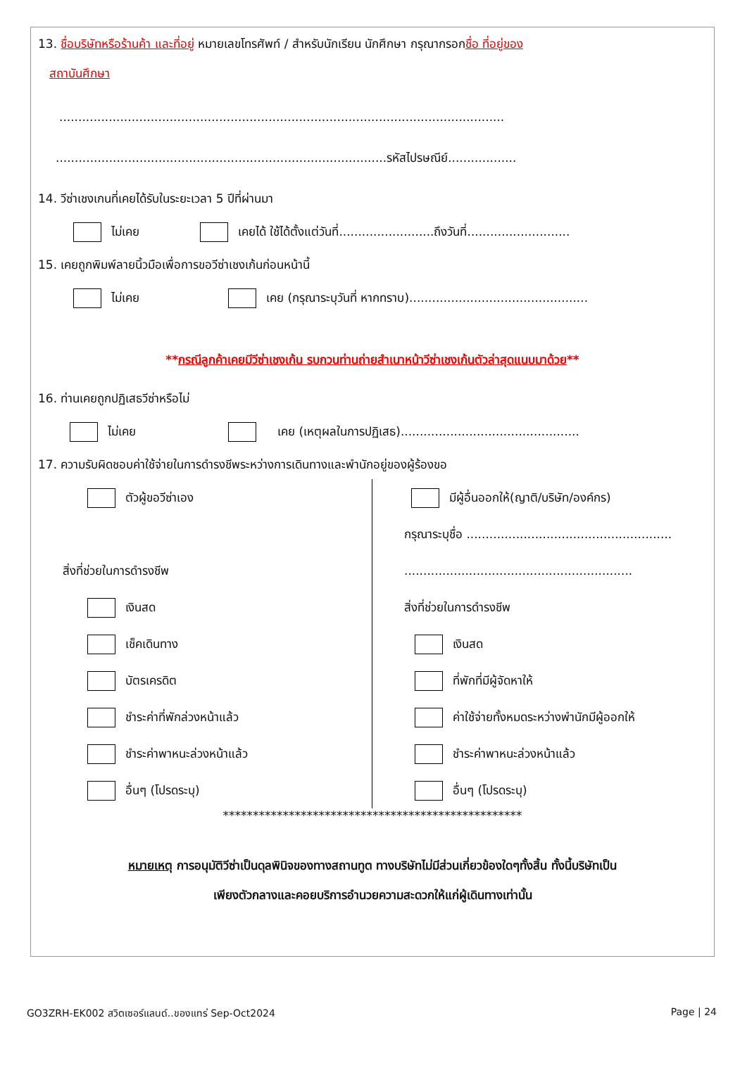13. ชื่อบริษัทหรือร้านค้า และที่อยู่ หมายเลขโทรศัพท์ / สำหรับนักเรียน นักศึกษา กรุณากรอกชื่อ ที่อยู่ของ
สถาบันศึกษา
.....................................................................................................................
.......................................................................................รหัสไปรษณีย์..................
14. วีซ่าเชงเกนที่เคยได้รับในระยะเวลา 5 ปีที่ผ่านมา
ไม่เคย เคยได้ ใช้ได้ตั้งแต่วันที่.........................ถึงวันที่...........................
15. เคยถูกพิมพ์ลายนิ้วมือเพื่อการขอวีซ่าเชงเก้นก่อนหน้านี้
ไม่เคย เคย (กรุณาระบุวันที่ หากทราบ)...............................................
**กรณีลูกค้าเคยมีวีซ่าเชงเก้น รบกวนท่านถ่ายสำเนาหน้าวีซ่าเชงเก้นตัวล่าสุดแนบมาด้วย**
16. ท่านเคยถูกปฏิเสธวีซ่าหรือไม่
ไม่เคย เคย (เหตุผลในการปฏิเสธ)...............................................
17. ความรับผิดชอบค่าใช้จ่ายในการดำรงชีพระหว่างการเดินทางและพำนักอยู่ของผู้ร้องขอ
ตัวผู้ขอวีซ่าเอง
สิ่งที่ช่วยในการดำรงชีพ
เงินสด
เช็คเดินทาง
บัตรเครดิต
ชำระค่าที่พักล่วงหน้าแล้ว
ชำระค่าพาหนะล่วงหน้าแล้ว
อื่นๆ (โปรดระบุ)
มีผู้อื่นออกให้(ญาติ/บริษัท/องค์กร)
กรุณาระบุชื่อ ......................................................
............................................................
สิ่งที่ช่วยในการดำรงชีพ
เงินสด
ที่พักที่มีผู้จัดหาให้
ค่าใช้จ่ายทั้งหมดระหว่างพำนักมีผู้ออกให้
ชำระค่าพาหนะล่วงหน้าแล้ว
อื่นๆ (โปรดระบุ)
**************************************************
หมายเหตุ การอนุมัติวีซ่าเป็นดุลพินิจของทางสถานทูต ทางบริษัทไม่มีส่วนเกี่ยวข้องใดๆทั้งสิ้น ทั้งนี้บริษัทเป็น
เพียงตัวกลางและคอยบริการอำนวยความสะดวกให้แก่ผู้เดินทางเท่านั้น
GO3ZRH-EK002 สวิตเซอร์แลนด์..ของแทร่ Sep-Oct2024 Page | 24